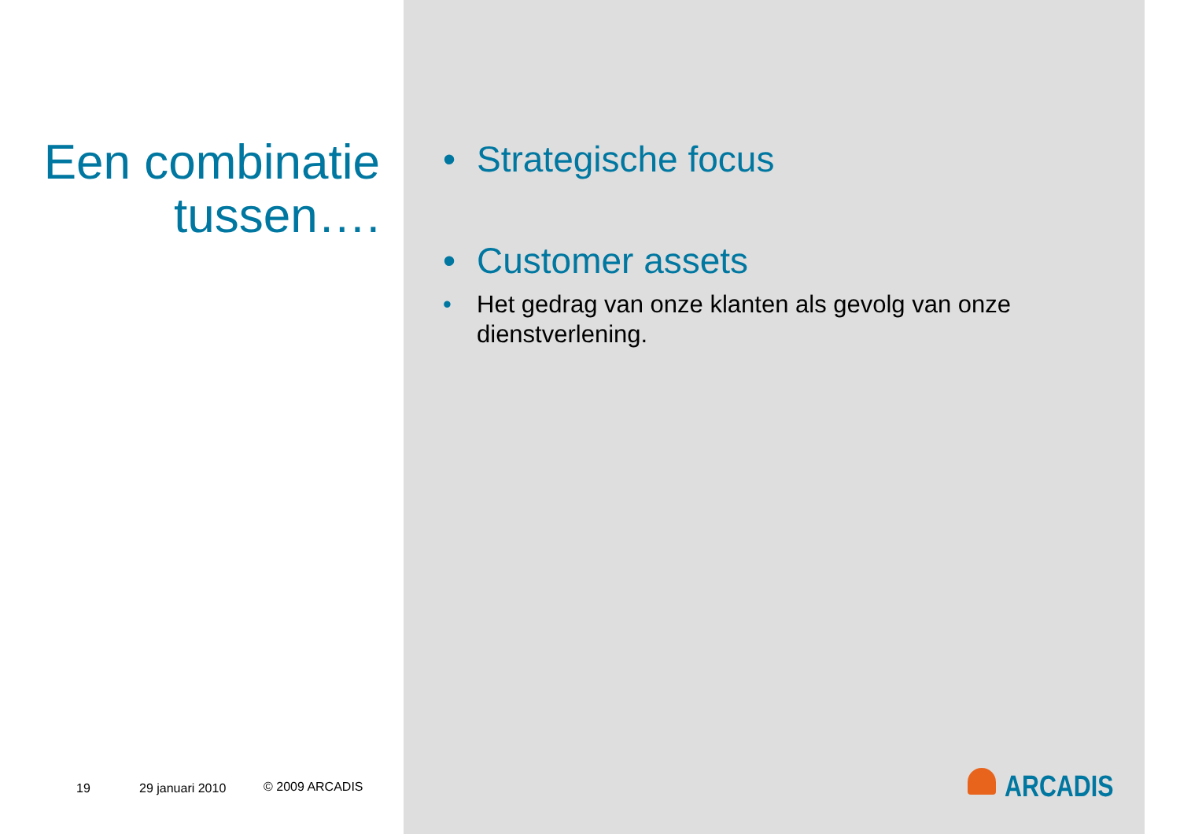Een combinatie tussen….
• Strategische focus
• Customer assets
• Het gedrag van onze klanten als gevolg van onze dienstverlening.
19 29 januari 2010 © 2009 ARCADIS ARCADIS